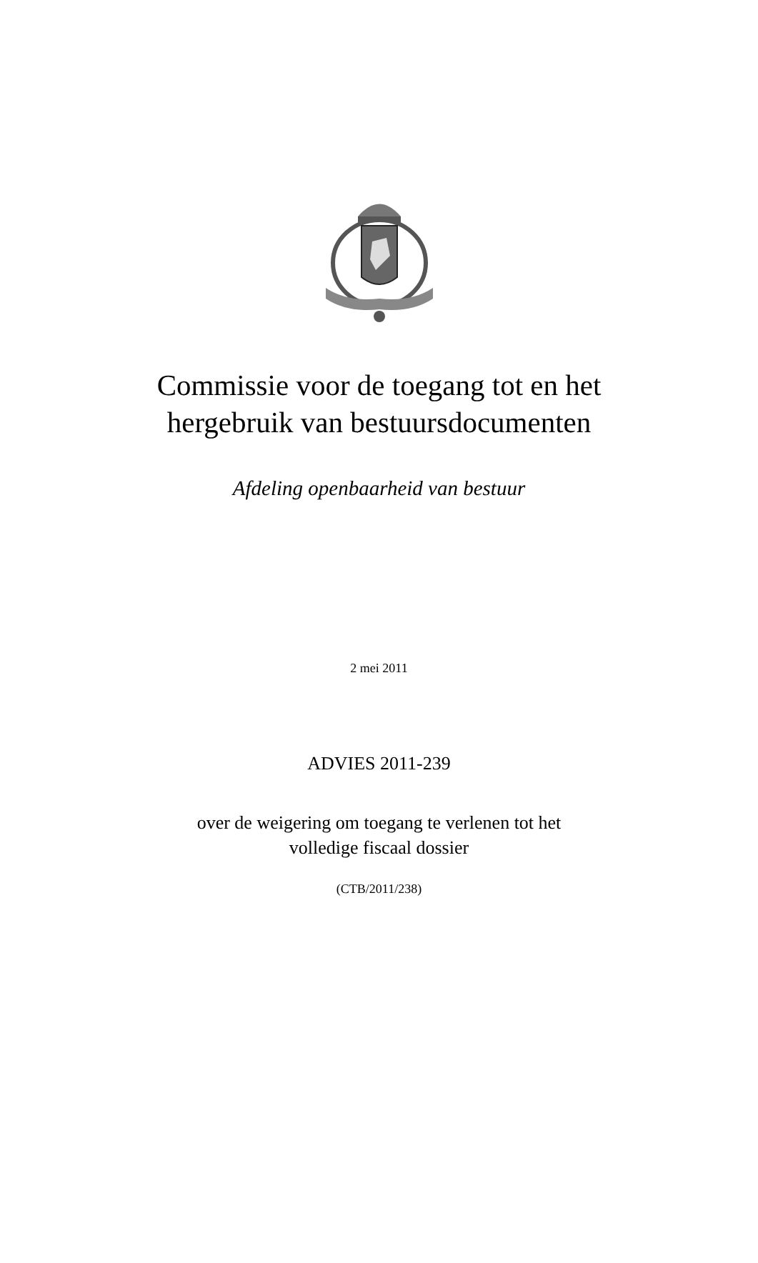Commissie voor de toegang tot en het
hergebruik van bestuursdocumenten
Afdeling openbaarheid van bestuur
2 mei 2011
ADVIES 2011-239
over de weigering om toegang te verlenen tot het
volledige fiscaal dossier
(CTB/2011/238)